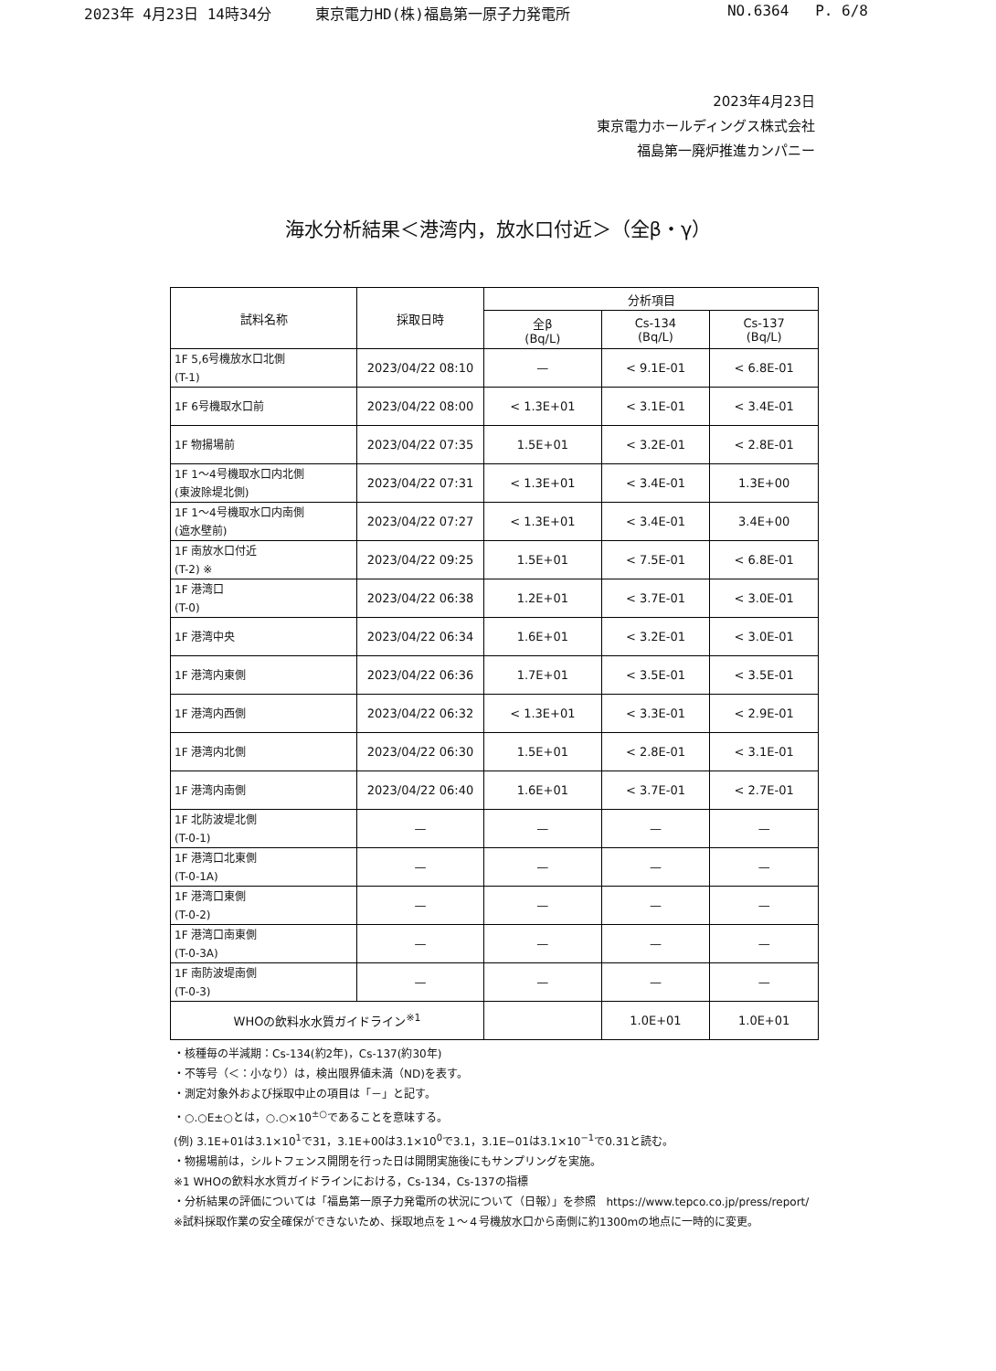2023年 4月23日 14時34分 東京電力HD(株)福島第一原子力発電所 NO.6364 P. 6/8
2023年4月23日
東京電力ホールディングス株式会社
福島第一廃炉推進カンパニー
海水分析結果＜港湾内，放水口付近＞（全β・γ）
| 試料名称 | 採取日時 | 分析項目 | | |
| --- | --- | --- | --- | --- |
| | | 全β (Bq/L) | Cs-134 (Bq/L) | Cs-137 (Bq/L) |
| 1F 5,6号機放水口北側 (T-1) | 2023/04/22 08:10 | — | < 9.1E-01 | < 6.8E-01 |
| 1F 6号機取水口前 | 2023/04/22 08:00 | < 1.3E+01 | < 3.1E-01 | < 3.4E-01 |
| 1F 物揚場前 | 2023/04/22 07:35 | 1.5E+01 | < 3.2E-01 | < 2.8E-01 |
| 1F 1～4号機取水口内北側 (東波除堤北側) | 2023/04/22 07:31 | < 1.3E+01 | < 3.4E-01 | 1.3E+00 |
| 1F 1～4号機取水口内南側 (遮水壁前) | 2023/04/22 07:27 | < 1.3E+01 | < 3.4E-01 | 3.4E+00 |
| 1F 南放水口付近 (T-2) ※ | 2023/04/22 09:25 | 1.5E+01 | < 7.5E-01 | < 6.8E-01 |
| 1F 港湾口 (T-0) | 2023/04/22 06:38 | 1.2E+01 | < 3.7E-01 | < 3.0E-01 |
| 1F 港湾中央 | 2023/04/22 06:34 | 1.6E+01 | < 3.2E-01 | < 3.0E-01 |
| 1F 港湾内東側 | 2023/04/22 06:36 | 1.7E+01 | < 3.5E-01 | < 3.5E-01 |
| 1F 港湾内西側 | 2023/04/22 06:32 | < 1.3E+01 | < 3.3E-01 | < 2.9E-01 |
| 1F 港湾内北側 | 2023/04/22 06:30 | 1.5E+01 | < 2.8E-01 | < 3.1E-01 |
| 1F 港湾内南側 | 2023/04/22 06:40 | 1.6E+01 | < 3.7E-01 | < 2.7E-01 |
| 1F 北防波堤北側 (T-0-1) | — | — | — | — |
| 1F 港湾口北東側 (T-0-1A) | — | — | — | — |
| 1F 港湾口東側 (T-0-2) | — | — | — | — |
| 1F 港湾口南東側 (T-0-3A) | — | — | — | — |
| 1F 南防波堤南側 (T-0-3) | — | — | — | — |
| WHOの飲料水水質ガイドライン<sup>※1</sup> | | | 1.0E+01 | 1.0E+01 |
・核種毎の半減期：Cs-134(約2年)，Cs-137(約30年)
・不等号（＜：小なり）は，検出限界値未満（ND)を表す。
・測定対象外および採取中止の項目は「－」と記す。
・○.○E±○とは，○.○×10<sup>±○</sup>であることを意味する。
(例) 3.1E+01は3.1×10<sup>1</sup>で31，3.1E+00は3.1×10<sup>0</sup>で3.1，3.1E−01は3.1×10<sup>−1</sup>で0.31と読む。
・物揚場前は，シルトフェンス開閉を行った日は開閉実施後にもサンプリングを実施。
※1 WHOの飲料水水質ガイドラインにおける，Cs-134，Cs-137の指標
・分析結果の評価については「福島第一原子力発電所の状況について（日報）」を参照 https://www.tepco.co.jp/press/report/
※試料採取作業の安全確保ができないため、採取地点を１～４号機放水口から南側に約1300mの地点に一時的に変更。